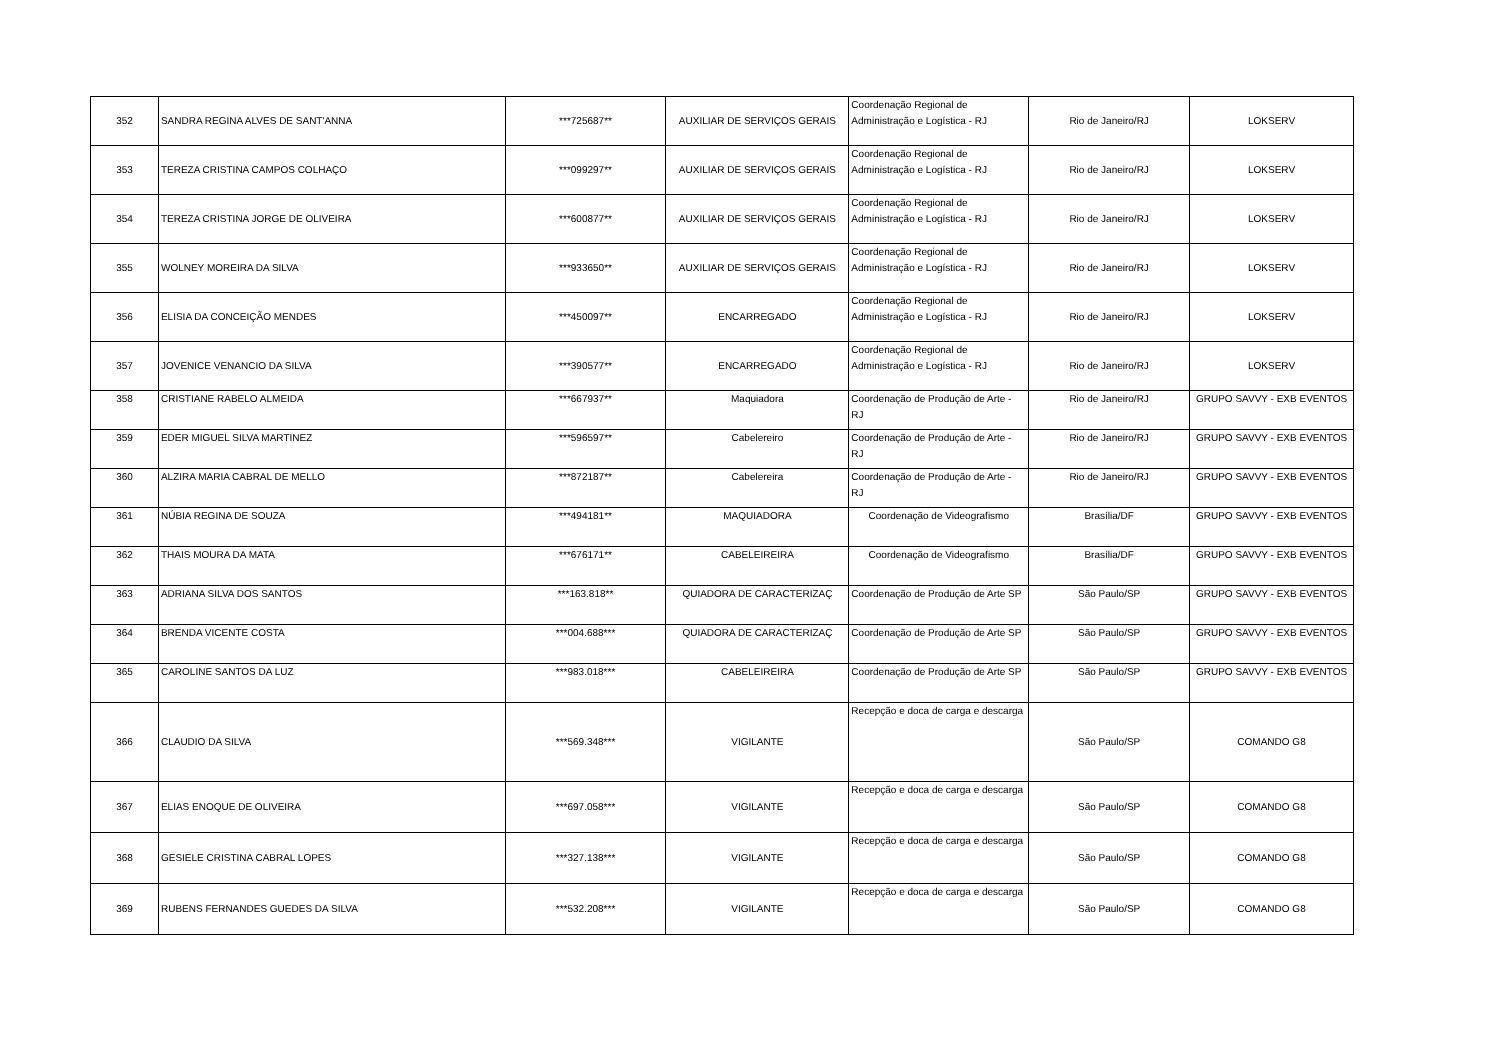| 352 | SANDRA REGINA ALVES DE SANT'ANNA | ***725687** | AUXILIAR DE SERVIÇOS GERAIS | Coordenação Regional de Administração e Logística - RJ | Rio de Janeiro/RJ | LOKSERV |
| 353 | TEREZA CRISTINA CAMPOS COLHAÇO | ***099297** | AUXILIAR DE SERVIÇOS GERAIS | Coordenação Regional de Administração e Logística - RJ | Rio de Janeiro/RJ | LOKSERV |
| 354 | TEREZA CRISTINA JORGE DE OLIVEIRA | ***600877** | AUXILIAR DE SERVIÇOS GERAIS | Coordenação Regional de Administração e Logística - RJ | Rio de Janeiro/RJ | LOKSERV |
| 355 | WOLNEY MOREIRA DA SILVA | ***933650** | AUXILIAR DE SERVIÇOS GERAIS | Coordenação Regional de Administração e Logística - RJ | Rio de Janeiro/RJ | LOKSERV |
| 356 | ELISIA DA CONCEIÇÃO MENDES | ***450097** | ENCARREGADO | Coordenação Regional de Administração e Logística - RJ | Rio de Janeiro/RJ | LOKSERV |
| 357 | JOVENICE VENANCIO DA SILVA | ***390577** | ENCARREGADO | Coordenação Regional de Administração e Logística - RJ | Rio de Janeiro/RJ | LOKSERV |
| 358 | CRISTIANE RABELO ALMEIDA | ***667937** | Maquiadora | Coordenação de Produção de Arte - RJ | Rio de Janeiro/RJ | GRUPO SAVVY - EXB EVENTOS |
| 359 | EDER MIGUEL SILVA MARTINEZ | ***596597** | Cabelereiro | Coordenação de Produção de Arte - RJ | Rio de Janeiro/RJ | GRUPO SAVVY - EXB EVENTOS |
| 360 | ALZIRA MARIA CABRAL DE MELLO | ***872187** | Cabelereira | Coordenação de Produção de Arte - RJ | Rio de Janeiro/RJ | GRUPO SAVVY - EXB EVENTOS |
| 361 | NÚBIA REGINA DE SOUZA | ***494181** | MAQUIADORA | Coordenação de Videografismo | Brasília/DF | GRUPO SAVVY - EXB EVENTOS |
| 362 | THAIS MOURA DA MATA | ***676171** | CABELEIREIRA | Coordenação de Videografismo | Brasília/DF | GRUPO SAVVY - EXB EVENTOS |
| 363 | ADRIANA SILVA DOS SANTOS | ***163.818** | QUIADORA DE CARACTERIZAÇ | Coordenação de Produção de Arte SP | São Paulo/SP | GRUPO SAVVY - EXB EVENTOS |
| 364 | BRENDA VICENTE COSTA | ***004.688*** | QUIADORA DE CARACTERIZAÇ | Coordenação de Produção de Arte SP | São Paulo/SP | GRUPO SAVVY - EXB EVENTOS |
| 365 | CAROLINE SANTOS DA LUZ | ***983.018*** | CABELEIREIRA | Coordenação de Produção de Arte SP | São Paulo/SP | GRUPO SAVVY - EXB EVENTOS |
| 366 | CLAUDIO DA SILVA | ***569.348*** | VIGILANTE | Recepção e doca de carga e descarga | São Paulo/SP | COMANDO G8 |
| 367 | ELIAS ENOQUE DE OLIVEIRA | ***697.058*** | VIGILANTE | Recepção e doca de carga e descarga | São Paulo/SP | COMANDO G8 |
| 368 | GESIELE CRISTINA CABRAL LOPES | ***327.138*** | VIGILANTE | Recepção e doca de carga e descarga | São Paulo/SP | COMANDO G8 |
| 369 | RUBENS FERNANDES GUEDES DA SILVA | ***532.208*** | VIGILANTE | Recepção e doca de carga e descarga | São Paulo/SP | COMANDO G8 |